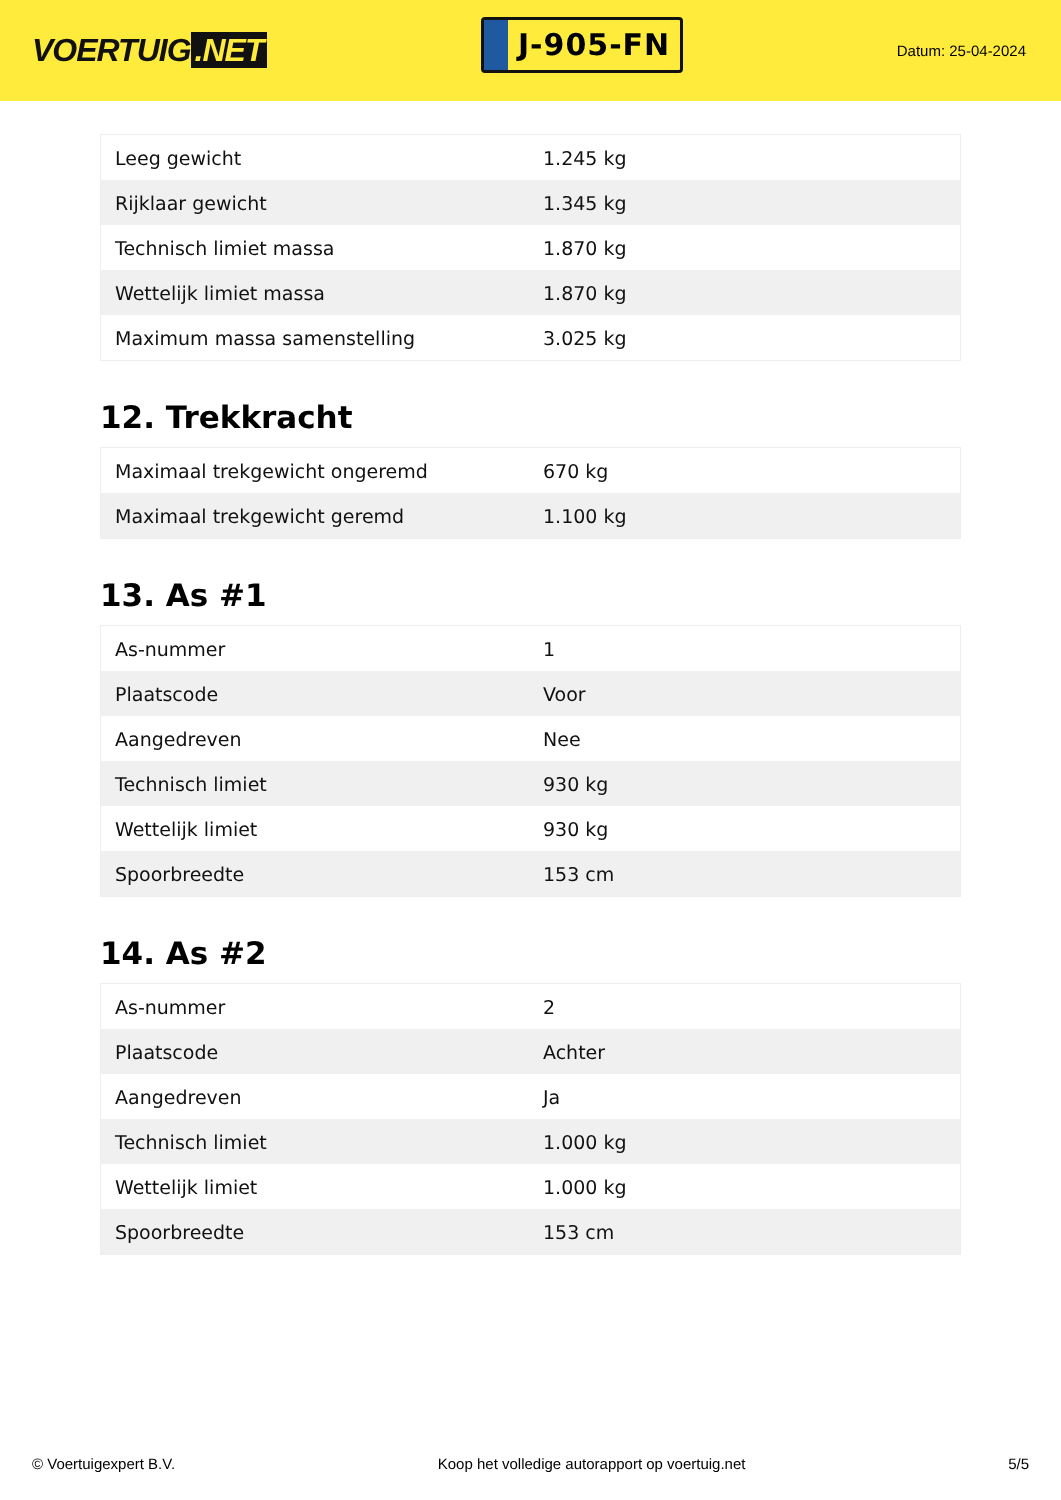VOERTUIG.NET
J-905-FN
Datum: 25-04-2024
| Leeg gewicht | 1.245 kg |
| Rijklaar gewicht | 1.345 kg |
| Technisch limiet massa | 1.870 kg |
| Wettelijk limiet massa | 1.870 kg |
| Maximum massa samenstelling | 3.025 kg |
12. Trekkracht
| Maximaal trekgewicht ongeremd | 670 kg |
| Maximaal trekgewicht geremd | 1.100 kg |
13. As #1
| As-nummer | 1 |
| Plaatscode | Voor |
| Aangedreven | Nee |
| Technisch limiet | 930 kg |
| Wettelijk limiet | 930 kg |
| Spoorbreedte | 153 cm |
14. As #2
| As-nummer | 2 |
| Plaatscode | Achter |
| Aangedreven | Ja |
| Technisch limiet | 1.000 kg |
| Wettelijk limiet | 1.000 kg |
| Spoorbreedte | 153 cm |
© Voertuigexpert B.V. Koop het volledige autorapport op voertuig.net 5/5